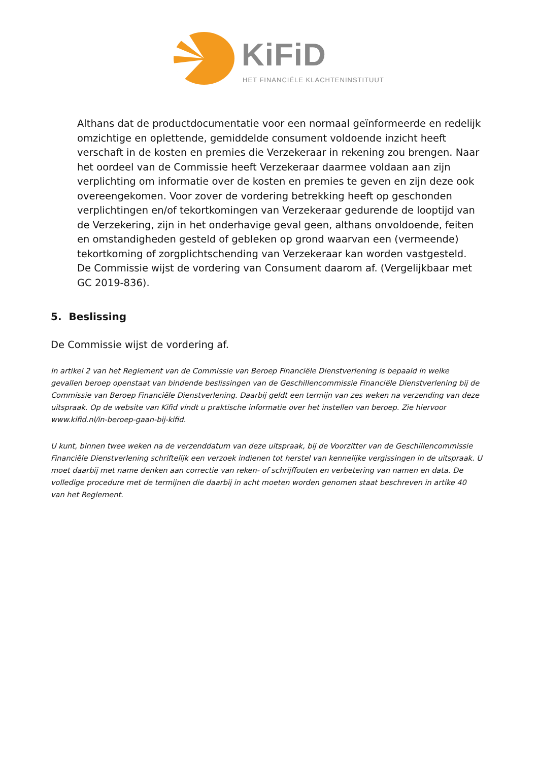KiFiD
HET FINANCIËLE KLACHTENINSTITUUT
Althans dat de productdocumentatie voor een normaal geïnformeerde en redelijk omzichtige en oplettende, gemiddelde consument voldoende inzicht heeft verschaft in de kosten en premies die Verzekeraar in rekening zou brengen. Naar het oordeel van de Commissie heeft Verzekeraar daarmee voldaan aan zijn verplichting om informatie over de kosten en premies te geven en zijn deze ook overeengekomen. Voor zover de vordering betrekking heeft op geschonden verplichtingen en/of tekortkomingen van Verzekeraar gedurende de looptijd van de Verzekering, zijn in het onderhavige geval geen, althans onvoldoende, feiten en omstandigheden gesteld of gebleken op grond waarvan een (vermeende) tekortkoming of zorgplichtschending van Verzekeraar kan worden vastgesteld. De Commissie wijst de vordering van Consument daarom af. (Vergelijkbaar met GC 2019-836).
5. Beslissing
De Commissie wijst de vordering af.
In artikel 2 van het Reglement van de Commissie van Beroep Financiële Dienstverlening is bepaald in welke gevallen beroep openstaat van bindende beslissingen van de Geschillencommissie Financiële Dienstverlening bij de Commissie van Beroep Financiële Dienstverlening. Daarbij geldt een termijn van zes weken na verzending van deze uitspraak. Op de website van Kifid vindt u praktische informatie over het instellen van beroep. Zie hiervoor www.kifid.nl/in-beroep-gaan-bij-kifid.
U kunt, binnen twee weken na de verzenddatum van deze uitspraak, bij de Voorzitter van de Geschillencommissie Financiële Dienstverlening schriftelijk een verzoek indienen tot herstel van kennelijke vergissingen in de uitspraak. U moet daarbij met name denken aan correctie van reken- of schrijffouten en verbetering van namen en data. De volledige procedure met de termijnen die daarbij in acht moeten worden genomen staat beschreven in artike 40 van het Reglement.